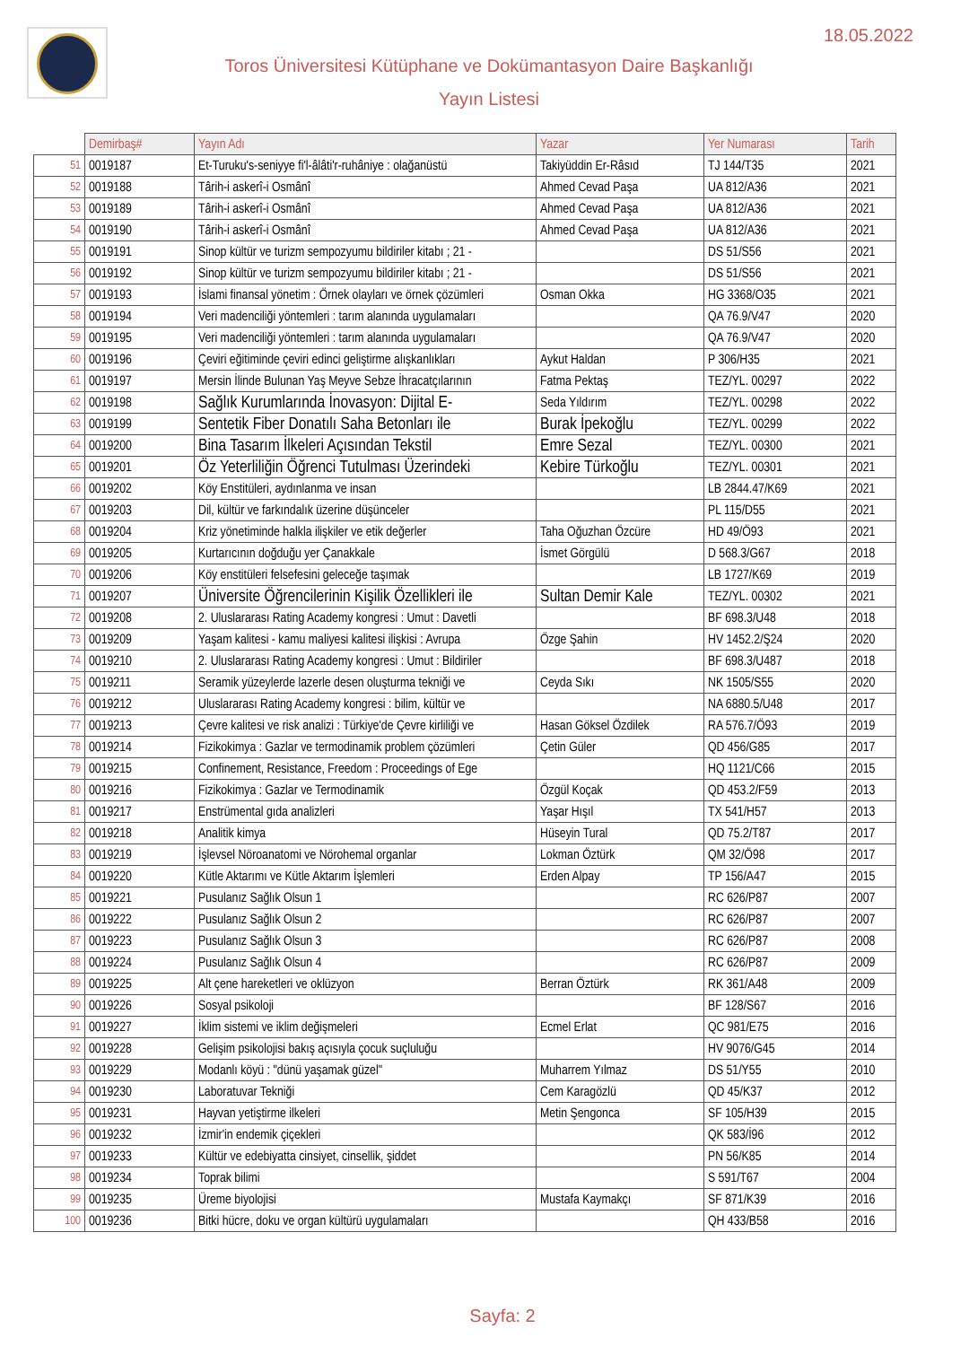18.05.2022
Toros Üniversitesi Kütüphane ve Dokümantasyon Daire Başkanlığı
Yayın Listesi
| | Demirbaş# | Yayın Adı | Yazar | Yer Numarası | Tarih |
| --- | --- | --- | --- | --- | --- |
| 51 | 0019187 | Et-Turuku's-seniyye fi'l-âlâti'r-ruhâniye : olağanüstü | Takiyüddin Er-Râsıd | TJ 144/T35 | 2021 |
| 52 | 0019188 | Târih-i askerî-i Osmânî | Ahmed Cevad Paşa | UA 812/A36 | 2021 |
| 53 | 0019189 | Târih-i askerî-i Osmânî | Ahmed Cevad Paşa | UA 812/A36 | 2021 |
| 54 | 0019190 | Târih-i askerî-i Osmânî | Ahmed Cevad Paşa | UA 812/A36 | 2021 |
| 55 | 0019191 | Sinop kültür ve turizm sempozyumu bildiriler kitabı ; 21 - | | DS 51/S56 | 2021 |
| 56 | 0019192 | Sinop kültür ve turizm sempozyumu bildiriler kitabı ; 21 - | | DS 51/S56 | 2021 |
| 57 | 0019193 | İslami finansal yönetim : Örnek olayları ve örnek çözümleri | Osman Okka | HG 3368/O35 | 2021 |
| 58 | 0019194 | Veri madenciliği yöntemleri : tarım alanında uygulamaları | | QA 76.9/V47 | 2020 |
| 59 | 0019195 | Veri madenciliği yöntemleri : tarım alanında uygulamaları | | QA 76.9/V47 | 2020 |
| 60 | 0019196 | Çeviri eğitiminde çeviri edinci geliştirme alışkanlıkları | Aykut Haldan | P 306/H35 | 2021 |
| 61 | 0019197 | Mersin İlinde Bulunan Yaş Meyve Sebze İhracatçılarının | Fatma Pektaş | TEZ/YL. 00297 | 2022 |
| 62 | 0019198 | Sağlık Kurumlarında İnovasyon: Dijital E- | Seda Yıldırım | TEZ/YL. 00298 | 2022 |
| 63 | 0019199 | Sentetik Fiber Donatılı Saha Betonları ile | Burak İpekoğlu | TEZ/YL. 00299 | 2022 |
| 64 | 0019200 | Bina Tasarım İlkeleri Açısından Tekstil | Emre Sezal | TEZ/YL. 00300 | 2021 |
| 65 | 0019201 | Öz Yeterliliğin Öğrenci Tutulması Üzerindeki | Kebire Türkoğlu | TEZ/YL. 00301 | 2021 |
| 66 | 0019202 | Köy Enstitüleri, aydınlanma ve insan | | LB 2844.47/K69 | 2021 |
| 67 | 0019203 | Dil, kültür ve farkındalık üzerine düşünceler | | PL 115/D55 | 2021 |
| 68 | 0019204 | Kriz yönetiminde halkla ilişkiler ve etik değerler | Taha Oğuzhan Özcüre | HD 49/Ö93 | 2021 |
| 69 | 0019205 | Kurtarıcının doğduğu yer Çanakkale | İsmet Görgülü | D 568.3/G67 | 2018 |
| 70 | 0019206 | Köy enstitüleri felsefesini geleceğe taşımak | | LB 1727/K69 | 2019 |
| 71 | 0019207 | Üniversite Öğrencilerinin Kişilik Özellikleri ile | Sultan Demir Kale | TEZ/YL. 00302 | 2021 |
| 72 | 0019208 | 2. Uluslararası Rating Academy kongresi : Umut : Davetli | | BF 698.3/U48 | 2018 |
| 73 | 0019209 | Yaşam kalitesi - kamu maliyesi kalitesi ilişkisi : Avrupa | Özge Şahin | HV 1452.2/Ş24 | 2020 |
| 74 | 0019210 | 2. Uluslararası Rating Academy kongresi : Umut : Bildiriler | | BF 698.3/U487 | 2018 |
| 75 | 0019211 | Seramik yüzeylerde lazerle desen oluşturma tekniği ve | Ceyda Sıkı | NK 1505/S55 | 2020 |
| 76 | 0019212 | Uluslararası Rating Academy kongresi : bilim, kültür ve | | NA 6880.5/U48 | 2017 |
| 77 | 0019213 | Çevre kalitesi ve risk analizi : Türkiye'de Çevre kirliliği ve | Hasan Göksel Özdilek | RA 576.7/Ö93 | 2019 |
| 78 | 0019214 | Fizikokimya : Gazlar ve termodinamik problem çözümleri | Çetin Güler | QD 456/G85 | 2017 |
| 79 | 0019215 | Confinement, Resistance, Freedom : Proceedings of Ege | | HQ 1121/C66 | 2015 |
| 80 | 0019216 | Fizikokimya : Gazlar ve Termodinamik | Özgül Koçak | QD 453.2/F59 | 2013 |
| 81 | 0019217 | Enstrümental gıda analizleri | Yaşar Hışıl | TX 541/H57 | 2013 |
| 82 | 0019218 | Analitik kimya | Hüseyin Tural | QD 75.2/T87 | 2017 |
| 83 | 0019219 | İşlevsel Nöroanatomi ve Nörohemal organlar | Lokman Öztürk | QM 32/Ö98 | 2017 |
| 84 | 0019220 | Kütle Aktarımı ve Kütle Aktarım İşlemleri | Erden Alpay | TP 156/A47 | 2015 |
| 85 | 0019221 | Pusulanız Sağlık Olsun 1 | | RC 626/P87 | 2007 |
| 86 | 0019222 | Pusulanız Sağlık Olsun 2 | | RC 626/P87 | 2007 |
| 87 | 0019223 | Pusulanız Sağlık Olsun 3 | | RC 626/P87 | 2008 |
| 88 | 0019224 | Pusulanız Sağlık Olsun 4 | | RC 626/P87 | 2009 |
| 89 | 0019225 | Alt çene hareketleri ve oklüzyon | Berran Öztürk | RK 361/A48 | 2009 |
| 90 | 0019226 | Sosyal psikoloji | | BF 128/S67 | 2016 |
| 91 | 0019227 | İklim sistemi ve iklim değişmeleri | Ecmel Erlat | QC 981/E75 | 2016 |
| 92 | 0019228 | Gelişim psikolojisi bakış açısıyla çocuk suçluluğu | | HV 9076/G45 | 2014 |
| 93 | 0019229 | Modanlı köyü : "dünü yaşamak güzel" | Muharrem Yılmaz | DS 51/Y55 | 2010 |
| 94 | 0019230 | Laboratuvar Tekniği | Cem Karagözlü | QD 45/K37 | 2012 |
| 95 | 0019231 | Hayvan yetiştirme ilkeleri | Metin Şengonca | SF 105/H39 | 2015 |
| 96 | 0019232 | İzmir'in endemik çiçekleri | | QK 583/İ96 | 2012 |
| 97 | 0019233 | Kültür ve edebiyatta cinsiyet, cinsellik, şiddet | | PN 56/K85 | 2014 |
| 98 | 0019234 | Toprak bilimi | | S 591/T67 | 2004 |
| 99 | 0019235 | Üreme biyolojisi | Mustafa Kaymakçı | SF 871/K39 | 2016 |
| 100 | 0019236 | Bitki hücre, doku ve organ kültürü uygulamaları | | QH 433/B58 | 2016 |
Sayfa: 2